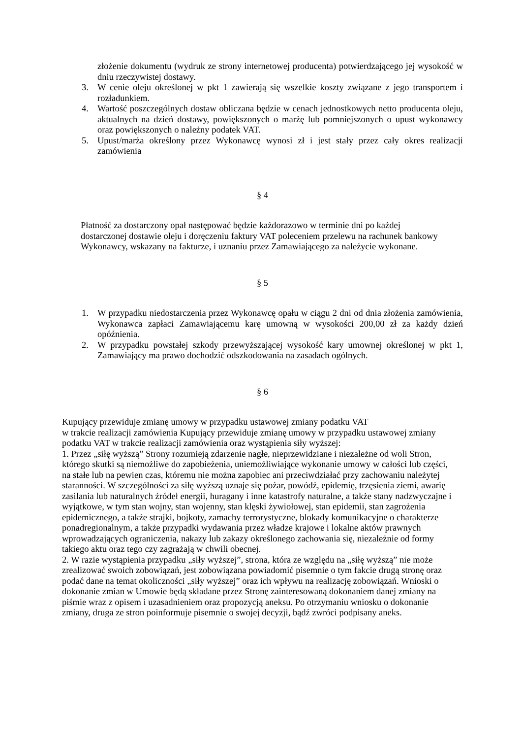złożenie dokumentu (wydruk ze strony internetowej producenta) potwierdzającego jej wysokość w dniu rzeczywistej dostawy.
3. W cenie oleju określonej w pkt 1 zawierają się wszelkie koszty związane z jego transportem i rozładunkiem.
4. Wartość poszczególnych dostaw obliczana będzie w cenach jednostkowych netto producenta oleju, aktualnych na dzień dostawy, powiększonych o marżę lub pomniejszonych o upust wykonawcy oraz powiększonych o należny podatek VAT.
5. Upust/marża określony przez Wykonawcę wynosi zł i jest stały przez cały okres realizacji zamówienia
§ 4
Płatność za dostarczony opał następować będzie każdorazowo w terminie dni po każdej dostarczonej dostawie oleju i doręczeniu faktury VAT poleceniem przelewu na rachunek bankowy Wykonawcy, wskazany na fakturze, i uznaniu przez Zamawiającego za należycie wykonane.
§ 5
1. W przypadku niedostarczenia przez Wykonawcę opału w ciągu 2 dni od dnia złożenia zamówienia, Wykonawca zapłaci Zamawiającemu karę umowną w wysokości 200,00 zł za każdy dzień opóźnienia.
2. W przypadku powstałej szkody przewyższającej wysokość kary umownej określonej w pkt 1, Zamawiający ma prawo dochodzić odszkodowania na zasadach ogólnych.
§ 6
Kupujący przewiduje zmianę umowy w przypadku ustawowej zmiany podatku VAT
w trakcie realizacji zamówienia Kupujący przewiduje zmianę umowy w przypadku ustawowej zmiany podatku VAT w trakcie realizacji zamówienia oraz wystąpienia siły wyższej:
1. Przez „siłę wyższą” Strony rozumieją zdarzenie nagłe, nieprzewidziane i niezależne od woli Stron, którego skutki są niemożliwe do zapobieżenia, uniemożliwiające wykonanie umowy w całości lub części, na stałe lub na pewien czas, któremu nie można zapobiec ani przeciwdziałać przy zachowaniu należytej staranności. W szczególności za siłę wyższą uznaje się pożar, powódź, epidemię, trzęsienia ziemi, awarię zasilania lub naturalnych źródeł energii, huragany i inne katastrofy naturalne, a także stany nadzwyczajne i wyjątkowe, w tym stan wojny, stan wojenny, stan klęski żywiołowej, stan epidemii, stan zagrożenia epidemicznego, a także strajki, bojkoty, zamachy terrorystyczne, blokady komunikacyjne o charakterze ponadregionalnym, a także przypadki wydawania przez władze krajowe i lokalne aktów prawnych wprowadzających ograniczenia, nakazy lub zakazy określonego zachowania się, niezależnie od formy takiego aktu oraz tego czy zagrażają w chwili obecnej.
2. W razie wystąpienia przypadku „siły wyższej”, strona, która ze względu na „siłę wyższą” nie może zrealizować swoich zobowiązań, jest zobowiązana powiadomić pisemnie o tym fakcie drugą stronę oraz podać dane na temat okoliczności „siły wyższej” oraz ich wpływu na realizację zobowiązań. Wnioski o dokonanie zmian w Umowie będą składane przez Stronę zainteresowaną dokonaniem danej zmiany na piśmie wraz z opisem i uzasadnieniem oraz propozycją aneksu. Po otrzymaniu wniosku o dokonanie zmiany, druga ze stron poinformuje pisemnie o swojej decyzji, bądź zwróci podpisany aneks.